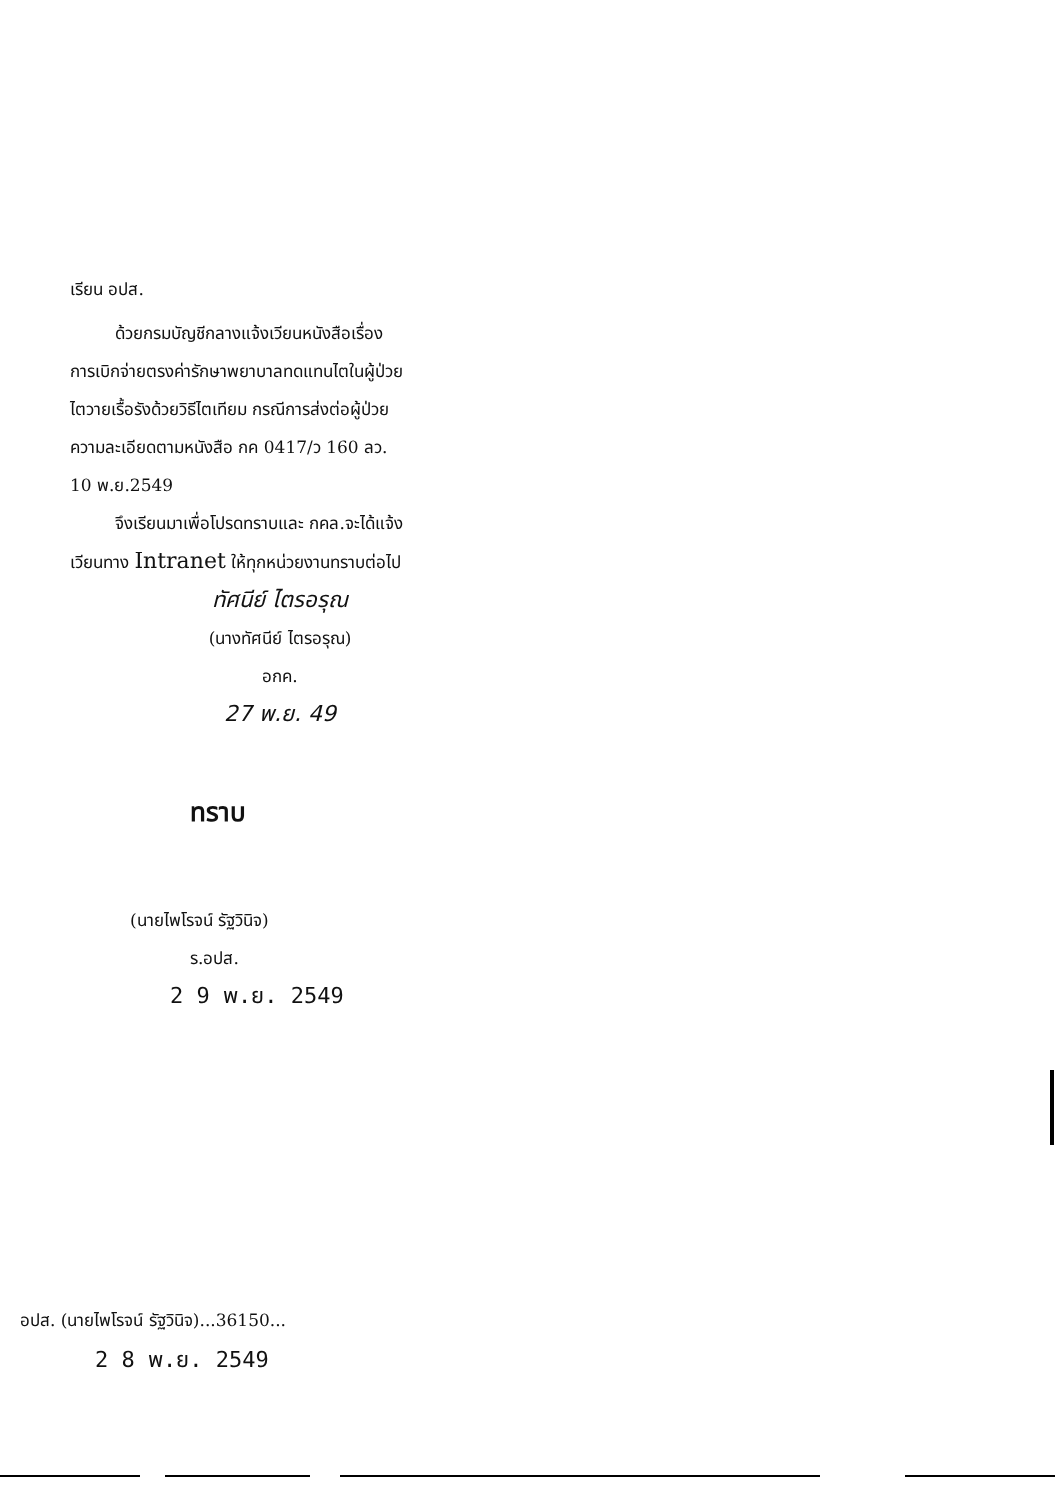เรียน อปส.
ด้วยกรมบัญชีกลางแจ้งเวียนหนังสือเรื่อง
การเบิกจ่ายตรงค่ารักษาพยาบาลทดแทนไตในผู้ป่วย
ไตวายเรื้อรังด้วยวิธีไตเทียม กรณีการส่งต่อผู้ป่วย
ความละเอียดตามหนังสือ กค 0417/ว 160 ลว.
10 พ.ย.2549
จึงเรียนมาเพื่อโปรดทราบและ กคล.จะได้แจ้ง
เวียนทาง Intranet ให้ทุกหน่วยงานทราบต่อไป
ทัศนีย์ ไตรอรุณ
(นางทัศนีย์ ไตรอรุณ)
อกค.
27 พ.ย. 49
ทราบ
(นายไพโรจน์ รัฐวินิจ)
ร.อปส.
2 9 พ.ย. 2549
อปส. (นายไพโรจน์ รัฐวินิจ)...36150...
2 8 พ.ย. 2549